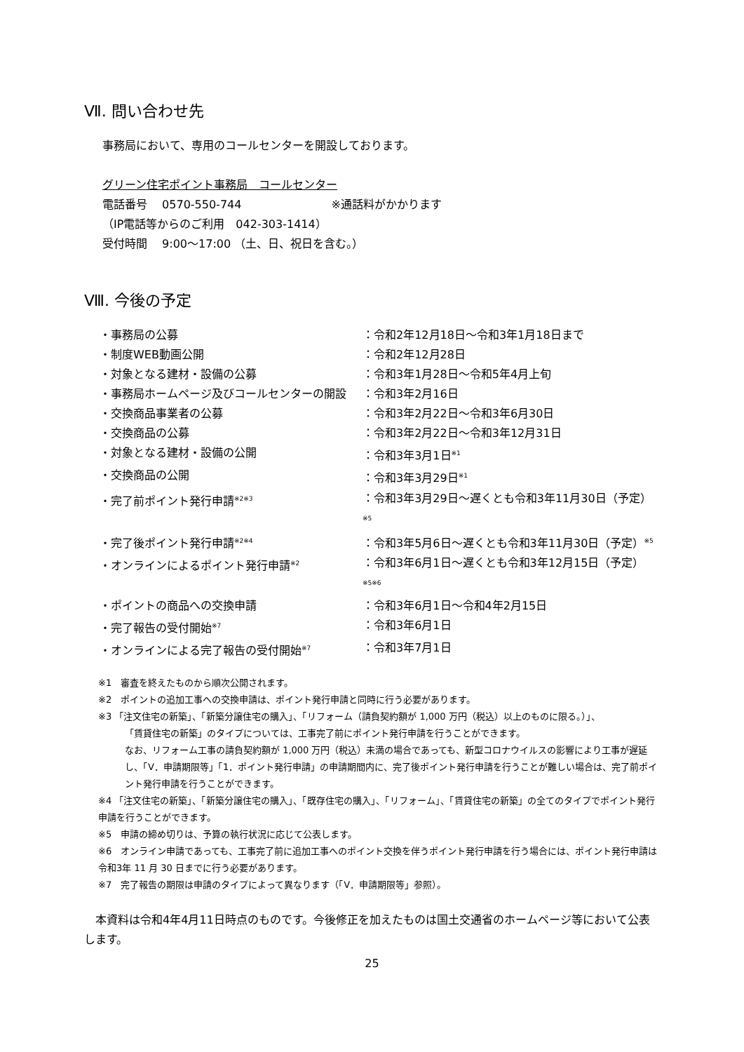Ⅶ. 問い合わせ先
事務局において、専用のコールセンターを開設しております。
グリーン住宅ポイント事務局　コールセンター
電話番号　 0570-550-744　　　　　　　　※通話料がかかります
（IP電話等からのご利用　042-303-1414）
受付時間　 9:00～17:00 （土、日、祝日を含む。）
Ⅷ. 今後の予定
| ・事務局の公募 | ：令和2年12月18日～令和3年1月18日まで |
| ・制度WEB動画公開 | ：令和2年12月28日 |
| ・対象となる建材・設備の公募 | ：令和3年1月28日～令和5年4月上旬 |
| ・事務局ホームページ及びコールセンターの開設 | ：令和3年2月16日 |
| ・交換商品事業者の公募 | ：令和3年2月22日～令和3年6月30日 |
| ・交換商品の公募 | ：令和3年2月22日～令和3年12月31日 |
| ・対象となる建材・設備の公開 | ：令和3年3月1日<sup>※1</sup> |
| ・交換商品の公開 | ：令和3年3月29日<sup>※1</sup> |
| ・完了前ポイント発行申請<sup>※2※3</sup> | ：令和3年3月29日～遅くとも令和3年11月30日（予定）<sup>※5</sup> |
| ・完了後ポイント発行申請<sup>※2※4</sup> | ：令和3年5月6日～遅くとも令和3年11月30日（予定）<sup>※5</sup> |
| ・オンラインによるポイント発行申請<sup>※2</sup> | ：令和3年6月1日～遅くとも令和3年12月15日（予定）<sup>※5※6</sup> |
| ・ポイントの商品への交換申請 | ：令和3年6月1日～令和4年2月15日 |
| ・完了報告の受付開始<sup>※7</sup> | ：令和3年6月1日 |
| ・オンラインによる完了報告の受付開始<sup>※7</sup> | ：令和3年7月1日 |
※1　審査を終えたものから順次公開されます。
※2　ポイントの追加工事への交換申請は、ポイント発行申請と同時に行う必要があります。
※3 「注文住宅の新築」、「新築分譲住宅の購入」、「リフォーム（請負契約額が 1,000 万円（税込）以上のものに限る。）」、
「賃貸住宅の新築」のタイプについては、工事完了前にポイント発行申請を行うことができます。
なお、リフォーム工事の請負契約額が 1,000 万円（税込）未満の場合であっても、新型コロナウイルスの影響により工事が遅延し、「Ⅴ．申請期限等」「1．ポイント発行申請」の申請期間内に、完了後ポイント発行申請を行うことが難しい場合は、完了前ポイント発行申請を行うことができます。
※4 「注文住宅の新築」、「新築分譲住宅の購入」、「既存住宅の購入」、「リフォーム」、「賃貸住宅の新築」の全てのタイプでポイント発行申請を行うことができます。
※5　申請の締め切りは、予算の執行状況に応じて公表します。
※6　オンライン申請であっても、工事完了前に追加工事へのポイント交換を伴うポイント発行申請を行う場合には、ポイント発行申請は令和3年 11 月 30 日までに行う必要があります。
※7　完了報告の期限は申請のタイプによって異なります（「Ⅴ．申請期限等」参照）。
　本資料は令和4年4月11日時点のものです。今後修正を加えたものは国土交通省のホームページ等において公表します。
25